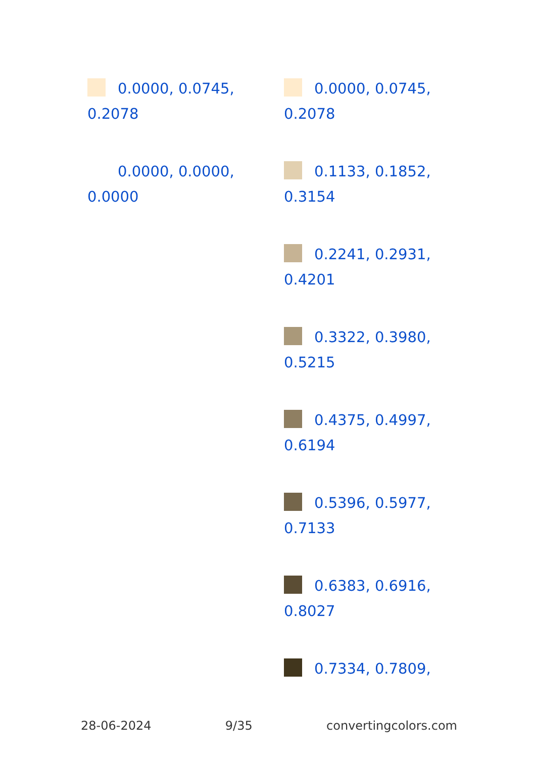0.0000, 0.0745, 0.2078
0.0000, 0.0000, 0.0000
0.0000, 0.0745, 0.2078
0.1133, 0.1852, 0.3154
0.2241, 0.2931, 0.4201
0.3322, 0.3980, 0.5215
0.4375, 0.4997, 0.6194
0.5396, 0.5977, 0.7133
0.6383, 0.6916, 0.8027
0.7334, 0.7809,
28-06-2024 9/35 convertingcolors.com